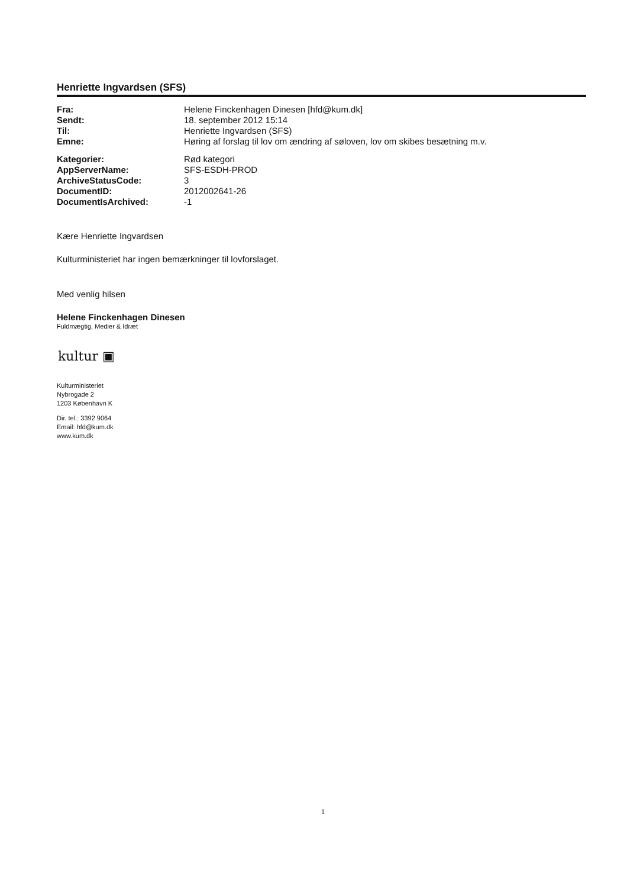Henriette Ingvardsen (SFS)
| Fra: | Helene Finckenhagen Dinesen [hfd@kum.dk] |
| Sendt: | 18. september 2012 15:14 |
| Til: | Henriette Ingvardsen (SFS) |
| Emne: | Høring af forslag til lov om ændring af søloven, lov om skibes besætning m.v. |
| Kategorier: | Rød kategori |
| AppServerName: | SFS-ESDH-PROD |
| ArchiveStatusCode: | 3 |
| DocumentID: | 2012002641-26 |
| DocumentIsArchived: | -1 |
Kære Henriette Ingvardsen
Kulturministeriet har ingen bemærkninger til lovforslaget.
Med venlig hilsen
Helene Finckenhagen Dinesen
Fuldmægtig, Medier & Idræt
kultur ▣
Kulturministeriet
Nybrogade 2
1203 København K
Dir. tel.: 3392 9064
Email: hfd@kum.dk
www.kum.dk
1